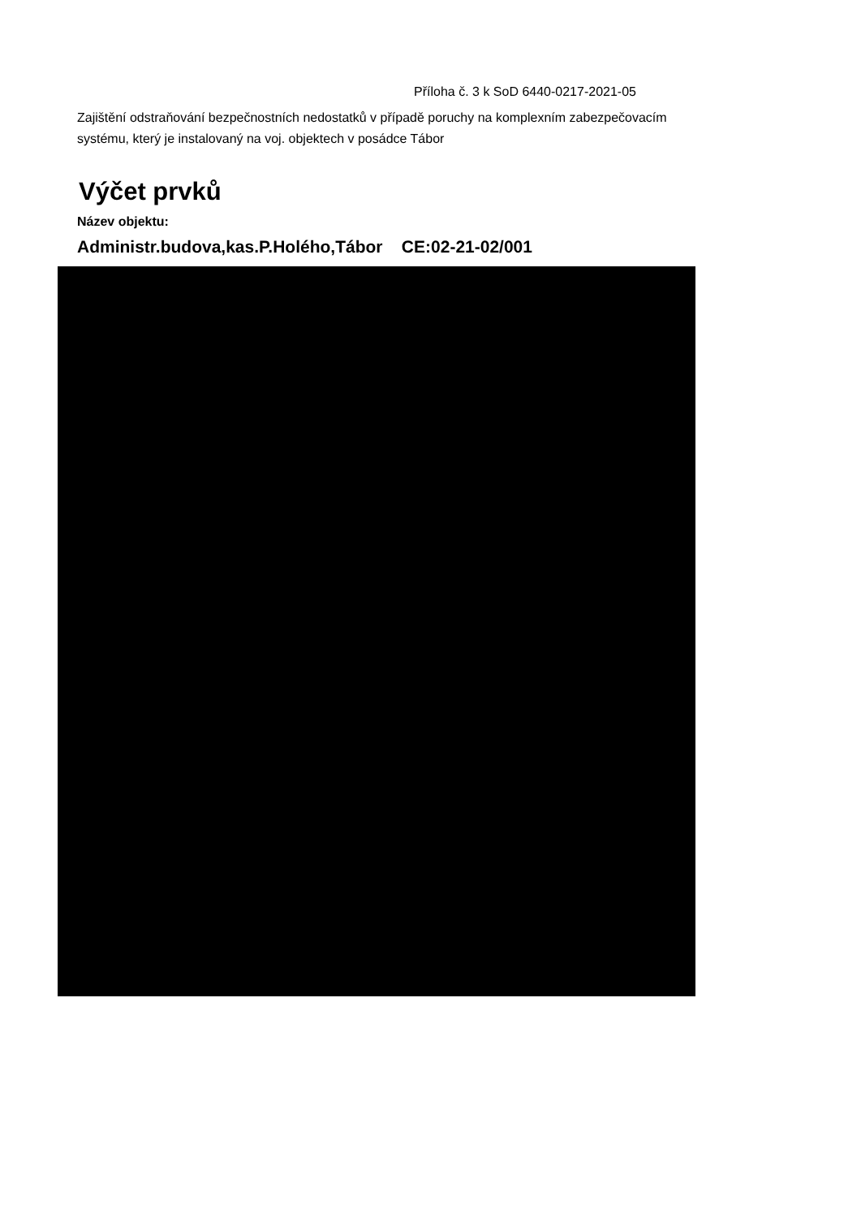Příloha č. 3 k SoD 6440-0217-2021-05
Zajištění odstraňování bezpečnostních nedostatků v případě poruchy na komplexním zabezpečovacím systému, který je instalovaný na voj. objektech v posádce Tábor
Výčet prvků
Název objektu:
Administr.budova,kas.P.Holého,Tábor CE:02-21-02/001